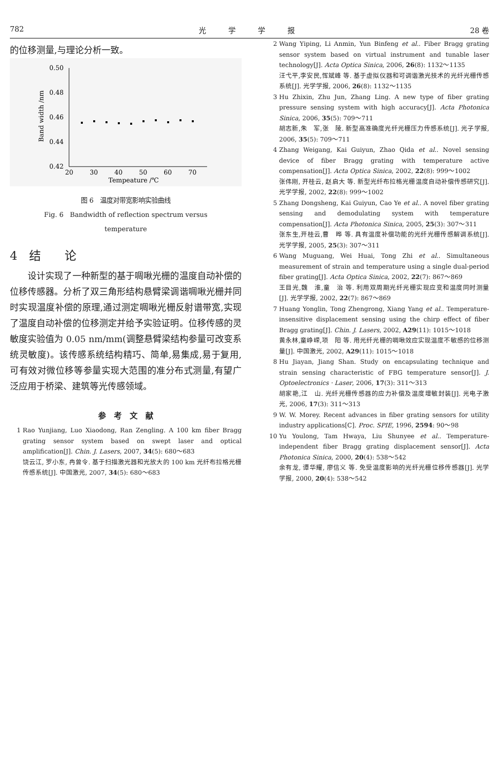782 光　　　学　　　学　　　报 28 卷
的位移测量,与理论分析一致。
0.50
0.48
0.46
0.44
0.42
20
30
40
50
60
70
Tempeature /℃
Band width /nm
图 6　温度对带宽影响实验曲线
Fig. 6　Bandwidth of reflection spectrum versus
temperature
4　结　　论
　　设计实现了一种新型的基于啁啾光栅的温度自动补偿的位移传感器。分析了双三角形结构悬臂梁调谐啁啾光栅并同时实现温度补偿的原理,通过测定啁啾光栅反射谱带宽,实现了温度自动补偿的位移测定并给予实验证明。位移传感的灵敏度实验值为 0.05 nm/mm(调整悬臂梁结构参量可改变系统灵敏度)。该传感系统结构精巧、简单,易集成,易于复用,可有效对微位移等参量实现大范围的准分布式测量,有望广泛应用于桥梁、建筑等光传感领域。
参　考　文　献
1 Rao Yunjiang, Luo Xiaodong, Ran Zengling. A 100 km fiber Bragg grating sensor system based on swept laser and optical amplification[J]. Chin. J. Lasers, 2007, 34(5): 680～683
饶云江, 罗小东, 冉曾令. 基于扫描激光器和光放大的 100 km 光纤布拉格光栅传感系统[J]. 中国激光, 2007, 34(5): 680～683
2 Wang Yiping, Li Anmin, Yun Binfeng et al.. Fiber Bragg grating sensor system based on virtual instrument and tunable laser technology[J]. Acta Optica Sinica, 2006, 26(8): 1132～1135
汪弋平,李安民,恽斌峰 等. 基于虚拟仪器和可调谐激光技术的光纤光栅传感系统[J]. 光学学报, 2006, 26(8): 1132～1135
3 Hu Zhixin, Zhu Jun, Zhang Ling. A new type of fiber grating pressure sensing system with high accuracy[J]. Acta Photonica Sinica, 2006, 35(5): 709～711
胡志新,朱　军,张　陵. 新型高准确度光纤光栅压力传感系统[J]. 光子学报, 2006, 35(5): 709～711
4 Zhang Weigang, Kai Guiyun, Zhao Qida et al.. Novel sensing device of fiber Bragg grating with temperature active compensation[J]. Acta Optica Sinica, 2002, 22(8): 999～1002
张伟刚, 开桂云, 赵启大 等. 新型光纤布拉格光栅温度自动补偿传感研究[J]. 光学学报, 2002, 22(8): 999～1002
5 Zhang Dongsheng, Kai Guiyun, Cao Ye et al.. A novel fiber grating sensing and demodulating system with temperature compensation[J]. Acta Photonica Sinica, 2005, 25(3): 307～311
张东生,开桂云,曹　晔 等. 具有温度补偿功能的光纤光栅传感解调系统[J]. 光学学报, 2005, 25(3): 307～311
6 Wang Muguang, Wei Huai, Tong Zhi et al.. Simultaneous measurement of strain and temperature using a single dual-period fiber grating[J]. Acta Optica Sinica, 2002, 22(7): 867～869
王目光,魏　淮,童　治 等. 利用双周期光纤光栅实现应变和温度同时测量[J]. 光学学报, 2002, 22(7): 867～869
7 Huang Yonglin, Tong Zhengrong, Xiang Yang et al.. Temperature-insensitive displacement sensing using the chirp effect of fiber Bragg grating[J]. Chin. J. Lasers, 2002, A29(11): 1015～1018
黄永林,童峥嵘,项　阳 等. 用光纤光栅的啁啾效应实现温度不敏感的位移测量[J]. 中国激光, 2002, A29(11): 1015～1018
8 Hu Jiayan, Jiang Shan. Study on encapsulating technique and strain sensing characteristic of FBG temperature sensor[J]. J. Optoelectronics · Laser, 2006, 17(3): 311～313
胡家艳,江　山. 光纤光栅传感器的应力补偿及温度增敏封装[J]. 光电子激光, 2006, 17(3): 311～313
9 W. W. Morey. Recent advances in fiber grating sensors for utility industry applications[C]. Proc. SPIE, 1996, 2594: 90～98
10 Yu Youlong, Tam Hwaya, Liu Shunyee et al.. Temperature-independent fiber Bragg grating displacement sensor[J]. Acta Photonica Sinica, 2000, 20(4): 538～542
余有龙, 谭华耀, 廖信义 等. 免受温度影响的光纤光栅位移传感器[J]. 光学学报, 2000, 20(4): 538～542